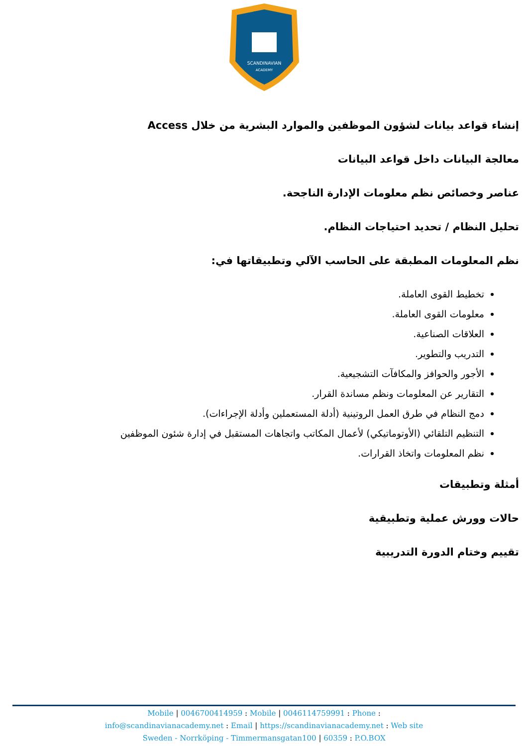SCANDINAVIAN
ACADEMY
إنشاء قواعد بيانات لشؤون الموظفين والموارد البشرية من خلال Access
معالجة البيانات داخل قواعد البيانات
عناصر وخصائص نظم معلومات الإدارة الناجحة.
تحليل النظام / تحديد احتياجات النظام.
نظم المعلومات المطبقة على الحاسب الآلي وتطبيقاتها في:
تخطيط القوى العاملة.
معلومات القوى العاملة.
العلاقات الصناعية.
التدريب والتطوير.
الأجور والحوافز والمكافآت التشجيعية.
التقارير عن المعلومات ونظم مساندة القرار.
دمج النظام في طرق العمل الروتينية (أدلة المستعملين وأدلة الإجراءات).
التنظيم التلقائي (الأوتوماتيكي) لأعمال المكاتب واتجاهات المستقبل في إدارة شئون الموظفين
نظم المعلومات واتخاذ القرارات.
أمثلة وتطبيقات
حالات وورش عملية وتطبيقية
تقييم وختام الدورة التدريبية
Mobile | 0046700414959 : Mobile | 0046114759991 : Phone :
info@scandinavianacademy.net : Email | https://scandinavianacademy.net : Web site
Sweden - Norrköping - Timmermansgatan100 | 60359 : P.O.BOX